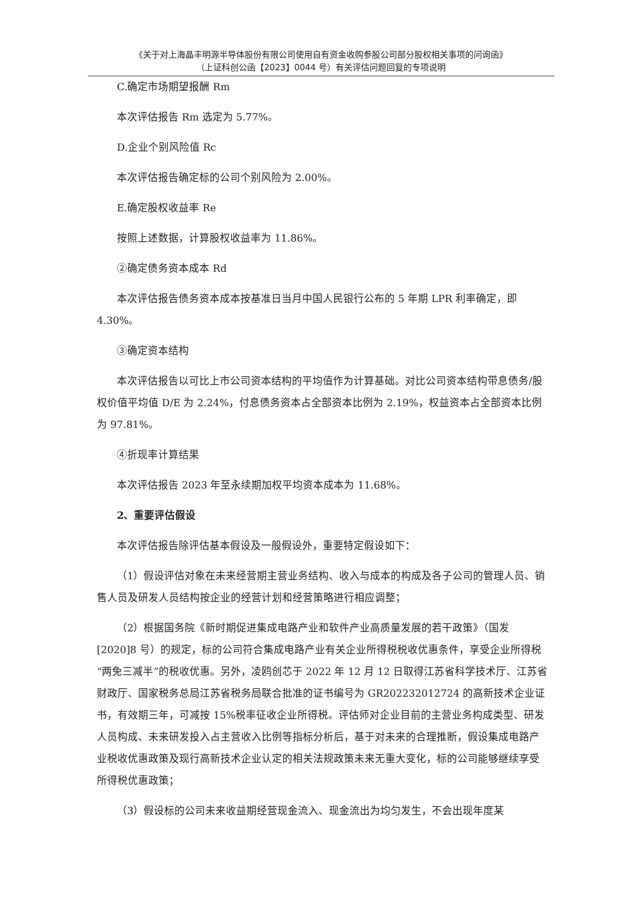《关于对上海晶丰明源半导体股份有限公司使用自有资金收购参股公司部分股权相关事项的问询函》
（上证科创公函【2023】0044 号）有关评估问题回复的专项说明
C.确定市场期望报酬 Rm
本次评估报告 Rm 选定为 5.77%。
D.企业个别风险值 Rc
本次评估报告确定标的公司个别风险为 2.00%。
E.确定股权收益率 Re
按照上述数据，计算股权收益率为 11.86%。
②确定债务资本成本 Rd
本次评估报告债务资本成本按基准日当月中国人民银行公布的 5 年期 LPR 利率确定，即 4.30%。
③确定资本结构
本次评估报告以可比上市公司资本结构的平均值作为计算基础。对比公司资本结构带息债务/股权价值平均值 D/E 为 2.24%，付息债务资本占全部资本比例为 2.19%，权益资本占全部资本比例为 97.81%。
④折现率计算结果
本次评估报告 2023 年至永续期加权平均资本成本为 11.68%。
2、重要评估假设
本次评估报告除评估基本假设及一般假设外，重要特定假设如下：
（1）假设评估对象在未来经营期主营业务结构、收入与成本的构成及各子公司的管理人员、销售人员及研发人员结构按企业的经营计划和经营策略进行相应调整；
（2）根据国务院《新时期促进集成电路产业和软件产业高质量发展的若干政策》（国发[2020]8 号）的规定，标的公司符合集成电路产业有关企业所得税税收优惠条件，享受企业所得税“两免三减半”的税收优惠。另外，凌鸥创芯于 2022 年 12 月 12 日取得江苏省科学技术厅、江苏省财政厅、国家税务总局江苏省税务局联合批准的证书编号为 GR202232012724 的高新技术企业证书，有效期三年，可减按 15%税率征收企业所得税。评估师对企业目前的主营业务构成类型、研发人员构成、未来研发投入占主营收入比例等指标分析后，基于对未来的合理推断，假设集成电路产业税收优惠政策及现行高新技术企业认定的相关法规政策未来无重大变化，标的公司能够继续享受所得税优惠政策；
（3）假设标的公司未来收益期经营现金流入、现金流出为均匀发生，不会出现年度某